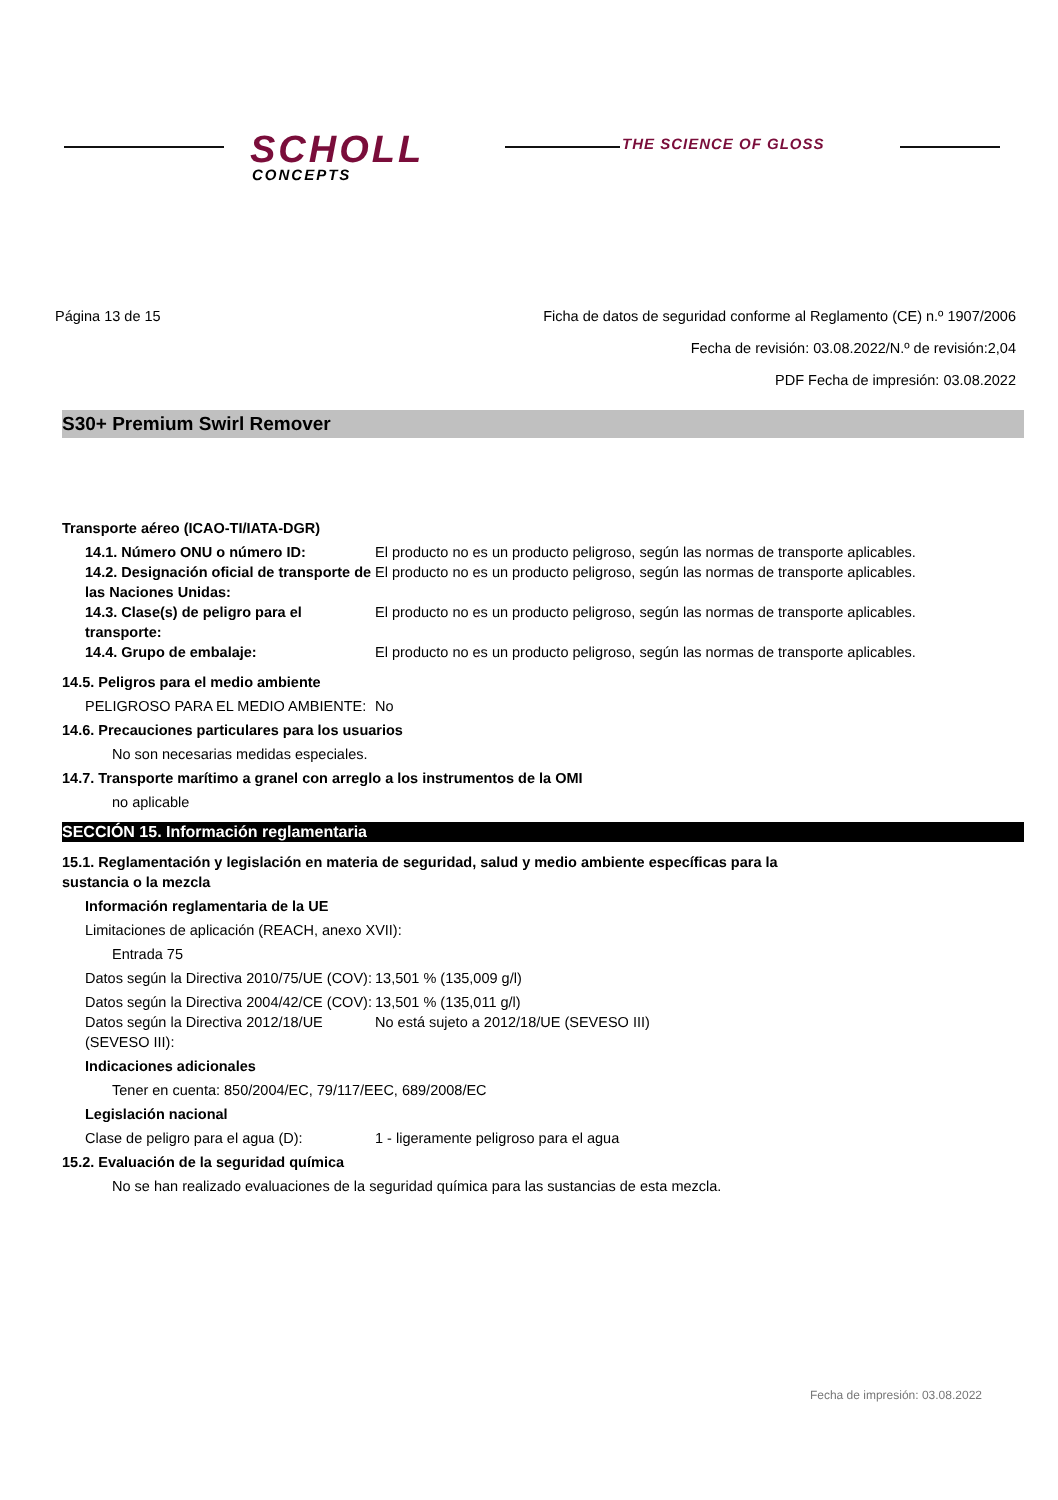SCHOLL
CONCEPTS
THE SCIENCE OF GLOSS
Página 13 de 15 Ficha de datos de seguridad conforme al Reglamento (CE) n.º 1907/2006
Fecha de revisión: 03.08.2022/N.º de revisión:2,04
PDF Fecha de impresión: 03.08.2022
S30+ Premium Swirl Remover
Transporte aéreo (ICAO-TI/IATA-DGR)
14.1. Número ONU o número ID: El producto no es un producto peligroso, según las normas de transporte aplicables.
14.2. Designación oficial de transporte de las Naciones Unidas:
El producto no es un producto peligroso, según las normas de transporte aplicables.
14.3. Clase(s) de peligro para el transporte:
El producto no es un producto peligroso, según las normas de transporte aplicables.
14.4. Grupo de embalaje: El producto no es un producto peligroso, según las normas de transporte aplicables.
14.5. Peligros para el medio ambiente
PELIGROSO PARA EL MEDIO AMBIENTE: No
14.6. Precauciones particulares para los usuarios
No son necesarias medidas especiales.
14.7. Transporte marítimo a granel con arreglo a los instrumentos de la OMI
no aplicable
SECCIÓN 15. Información reglamentaria
15.1. Reglamentación y legislación en materia de seguridad, salud y medio ambiente específicas para la
sustancia o la mezcla
Información reglamentaria de la UE
Limitaciones de aplicación (REACH, anexo XVII):
Entrada 75
Datos según la Directiva 2010/75/UE (COV):
13,501 % (135,009 g/l)
Datos según la Directiva 2004/42/CE (COV):
13,501 % (135,011 g/l)
Datos según la Directiva 2012/18/UE (SEVESO III):
No está sujeto a 2012/18/UE (SEVESO III)
Indicaciones adicionales
Tener en cuenta: 850/2004/EC, 79/117/EEC, 689/2008/EC
Legislación nacional
Clase de peligro para el agua (D): 1 - ligeramente peligroso para el agua
15.2. Evaluación de la seguridad química
No se han realizado evaluaciones de la seguridad química para las sustancias de esta mezcla.
Fecha de impresión: 03.08.2022